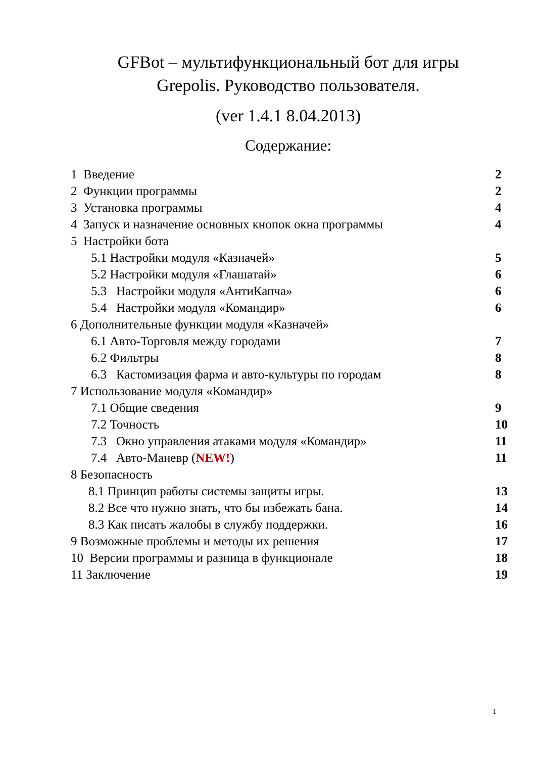GFBot – мультифункциональный бот для игры Grepolis. Руководство пользователя.
(ver 1.4.1 8.04.2013)
Содержание:
1 Введение 2
2 Функции программы 2
3 Установка программы 4
4 Запуск и назначение основных кнопок окна программы 4
5 Настройки бота
5.1 Настройки модуля «Казначей» 5
5.2 Настройки модуля «Глашатай» 6
5.3 Настройки модуля «АнтиКапча» 6
5.4 Настройки модуля «Командир» 6
6 Дополнительные функции модуля «Казначей»
6.1 Авто-Торговля между городами 7
6.2 Фильтры 8
6.3 Кастомизация фарма и авто-культуры по городам 8
7 Использование модуля «Командир»
7.1 Общие сведения 9
7.2 Точность 10
7.3 Окно управления атаками модуля «Командир» 11
7.4 Авто-Маневр (NEW!) 11
8 Безопасность
8.1 Принцип работы системы защиты игры. 13
8.2 Все что нужно знать, что бы избежать бана. 14
8.3 Как писать жалобы в службу поддержки. 16
9 Возможные проблемы и методы их решения 17
10 Версии программы и разница в функционале 18
11 Заключение 19
1